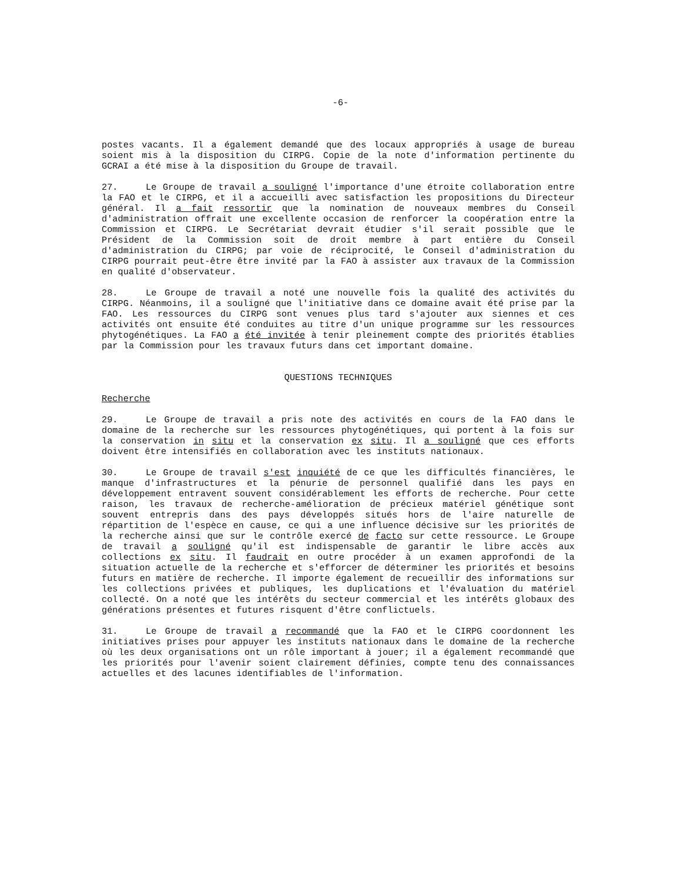-6-
postes vacants. Il a également demandé que des locaux appropriés à usage de bureau soient mis à la disposition du CIRPG. Copie de la note d'information pertinente du GCRAI a été mise à la disposition du Groupe de travail.
27. Le Groupe de travail a souligné l'importance d'une étroite collaboration entre la FAO et le CIRPG, et il a accueilli avec satisfaction les propositions du Directeur général. Il a fait ressortir que la nomination de nouveaux membres du Conseil d'administration offrait une excellente occasion de renforcer la coopération entre la Commission et CIRPG. Le Secrétariat devrait étudier s'il serait possible que le Président de la Commission soit de droit membre à part entière du Conseil d'administration du CIRPG; par voie de réciprocité, le Conseil d'administration du CIRPG pourrait peut-être être invité par la FAO à assister aux travaux de la Commission en qualité d'observateur.
28. Le Groupe de travail a noté une nouvelle fois la qualité des activités du CIRPG. Néanmoins, il a souligné que l'initiative dans ce domaine avait été prise par la FAO. Les ressources du CIRPG sont venues plus tard s'ajouter aux siennes et ces activités ont ensuite été conduites au titre d'un unique programme sur les ressources phytogénétiques. La FAO a été invitée à tenir pleinement compte des priorités établies par la Commission pour les travaux futurs dans cet important domaine.
QUESTIONS TECHNIQUES
Recherche
29. Le Groupe de travail a pris note des activités en cours de la FAO dans le domaine de la recherche sur les ressources phytogénétiques, qui portent à la fois sur la conservation in situ et la conservation ex situ. Il a souligné que ces efforts doivent être intensifiés en collaboration avec les instituts nationaux.
30. Le Groupe de travail s'est inquiété de ce que les difficultés financières, le manque d'infrastructures et la pénurie de personnel qualifié dans les pays en développement entravent souvent considérablement les efforts de recherche. Pour cette raison, les travaux de recherche-amélioration de précieux matériel génétique sont souvent entrepris dans des pays développés situés hors de l'aire naturelle de répartition de l'espèce en cause, ce qui a une influence décisive sur les priorités de la recherche ainsi que sur le contrôle exercé de facto sur cette ressource. Le Groupe de travail a souligné qu'il est indispensable de garantir le libre accès aux collections ex situ. Il faudrait en outre procéder à un examen approfondi de la situation actuelle de la recherche et s'efforcer de déterminer les priorités et besoins futurs en matière de recherche. Il importe également de recueillir des informations sur les collections privées et publiques, les duplications et l'évaluation du matériel collecté. On a noté que les intérêts du secteur commercial et les intérêts globaux des générations présentes et futures risquent d'être conflictuels.
31. Le Groupe de travail a recommandé que la FAO et le CIRPG coordonnent les initiatives prises pour appuyer les instituts nationaux dans le domaine de la recherche où les deux organisations ont un rôle important à jouer; il a également recommandé que les priorités pour l'avenir soient clairement définies, compte tenu des connaissances actuelles et des lacunes identifiables de l'information.